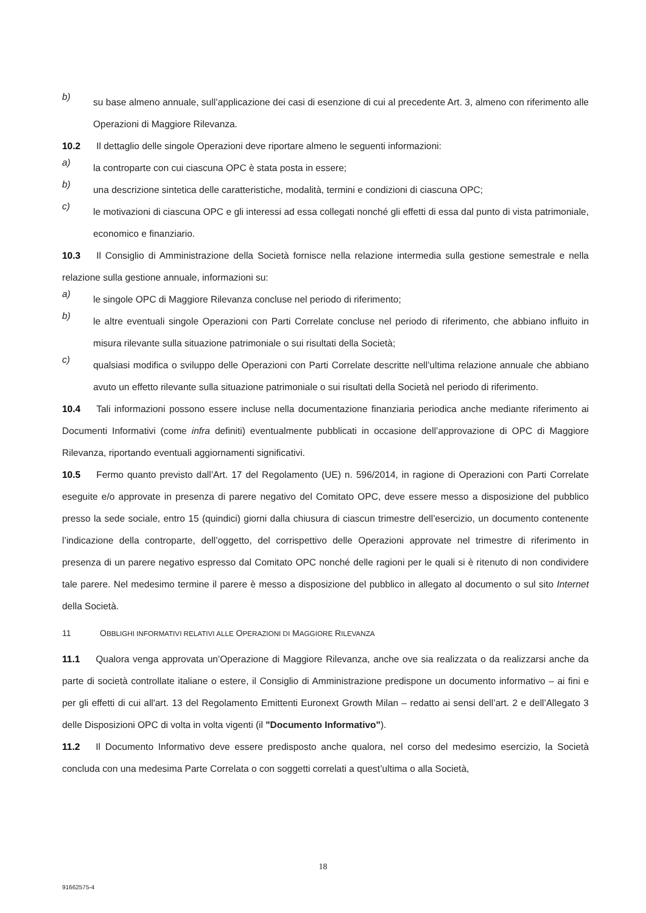b)
su base almeno annuale, sull’applicazione dei casi di esenzione di cui al precedente Art. 3, almeno con riferimento alle Operazioni di Maggiore Rilevanza.
10.2 Il dettaglio delle singole Operazioni deve riportare almeno le seguenti informazioni:
a)
la controparte con cui ciascuna OPC è stata posta in essere;
b)
una descrizione sintetica delle caratteristiche, modalità, termini e condizioni di ciascuna OPC;
c)
le motivazioni di ciascuna OPC e gli interessi ad essa collegati nonché gli effetti di essa dal punto di vista patrimoniale, economico e finanziario.
10.3 Il Consiglio di Amministrazione della Società fornisce nella relazione intermedia sulla gestione semestrale e nella relazione sulla gestione annuale, informazioni su:
a)
le singole OPC di Maggiore Rilevanza concluse nel periodo di riferimento;
b)
le altre eventuali singole Operazioni con Parti Correlate concluse nel periodo di riferimento, che abbiano influito in misura rilevante sulla situazione patrimoniale o sui risultati della Società;
c)
qualsiasi modifica o sviluppo delle Operazioni con Parti Correlate descritte nell’ultima relazione annuale che abbiano avuto un effetto rilevante sulla situazione patrimoniale o sui risultati della Società nel periodo di riferimento.
10.4 Tali informazioni possono essere incluse nella documentazione finanziaria periodica anche mediante riferimento ai Documenti Informativi (come infra definiti) eventualmente pubblicati in occasione dell’approvazione di OPC di Maggiore Rilevanza, riportando eventuali aggiornamenti significativi.
10.5 Fermo quanto previsto dall’Art. 17 del Regolamento (UE) n. 596/2014, in ragione di Operazioni con Parti Correlate eseguite e/o approvate in presenza di parere negativo del Comitato OPC, deve essere messo a disposizione del pubblico presso la sede sociale, entro 15 (quindici) giorni dalla chiusura di ciascun trimestre dell’esercizio, un documento contenente l’indicazione della controparte, dell’oggetto, del corrispettivo delle Operazioni approvate nel trimestre di riferimento in presenza di un parere negativo espresso dal Comitato OPC nonché delle ragioni per le quali si è ritenuto di non condividere tale parere. Nel medesimo termine il parere è messo a disposizione del pubblico in allegato al documento o sul sito Internet della Società.
11 OBBLIGHI INFORMATIVI RELATIVI ALLE OPERAZIONI DI MAGGIORE RILEVANZA
11.1 Qualora venga approvata un’Operazione di Maggiore Rilevanza, anche ove sia realizzata o da realizzarsi anche da parte di società controllate italiane o estere, il Consiglio di Amministrazione predispone un documento informativo – ai fini e per gli effetti di cui all'art. 13 del Regolamento Emittenti Euronext Growth Milan – redatto ai sensi dell’art. 2 e dell’Allegato 3 delle Disposizioni OPC di volta in volta vigenti (il "Documento Informativo").
11.2 Il Documento Informativo deve essere predisposto anche qualora, nel corso del medesimo esercizio, la Società concluda con una medesima Parte Correlata o con soggetti correlati a quest’ultima o alla Società,
18
91662575-4